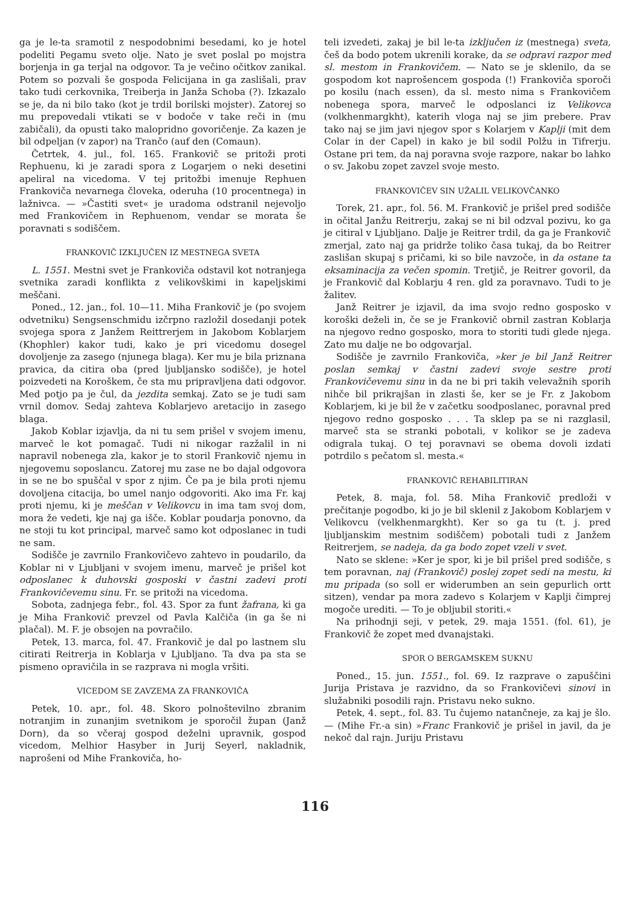ga je le-ta sramotil z nespodobnimi besedami, ko je hotel podeliti Pegamu sveto olje. Nato je svet poslal po mojstra borjenja in ga terjal na odgovor. Ta je večino očitkov zanikal. Potem so pozvali še gospoda Felicijana in ga zaslišali, prav tako tudi cerkovnika, Treiberja in Janža Schoba (?). Izkazalo se je, da ni bilo tako (kot je trdil borilski mojster). Zatorej so mu prepovedali vtikati se v bodoče v take reči in (mu zabičali), da opusti tako malopridno govoričenje. Za kazen je bil odpeljan (v zapor) na Trančo (auf den (Comaun).
Četrtek, 4. jul., fol. 165. Frankovič se pritoži proti Rephuenu, ki je zaradi spora z Logarjem o neki desetini apeliral na vicedoma. V tej pritožbi imenuje Rephuen Frankoviča nevarnega človeka, oderuha (10 procentnega) in lažnivca. — »Častiti svet« je uradoma odstranil nejevoljo med Frankovičem in Rephuenom, vendar se morata še poravnati s sodiščem.
FRANKOVIČ IZKLJUČEN IZ MESTNEGA SVETA
L. 1551. Mestni svet je Frankoviča odstavil kot notranjega svetnika zaradi konflikta z velikovškimi in kapeljskimi meščani.
Poned., 12. jan., fol. 10—11. Miha Frankovič je (po svojem odvetniku) Sengsenschmidu izčrpno razložil dosedanji potek svojega spora z Janžem Reittrerjem in Jakobom Koblarjem (Khophler) kakor tudi, kako je pri vicedomu dosegel dovoljenje za zasego (njunega blaga). Ker mu je bila priznana pravica, da citira oba (pred ljubljansko sodišče), je hotel poizvedeti na Koroškem, če sta mu pripravljena dati odgovor. Med potjo pa je čul, da jezdita semkaj. Zato se je tudi sam vrnil domov. Sedaj zahteva Koblarjevo aretacijo in zasego blaga.
Jakob Koblar izjavlja, da ni tu sem prišel v svojem imenu, marveč le kot pomagač. Tudi ni nikogar razžalil in ni napravil nobenega zla, kakor je to storil Frankovič njemu in njegovemu soposlancu. Zatorej mu zase ne bo dajal odgovora in se ne bo spuščal v spor z njim. Če pa je bila proti njemu dovoljena citacija, bo umel nanjo odgovoriti. Ako ima Fr. kaj proti njemu, ki je meščan v Velikovcu in ima tam svoj dom, mora že vedeti, kje naj ga išče. Koblar poudarja ponovno, da ne stoji tu kot principal, marveč samo kot odposlanec in tudi ne sam.
Sodišče je zavrnilo Frankovičevo zahtevo in poudarilo, da Koblar ni v Ljubljani v svojem imenu, marveč je prišel kot odposlanec k duhovski gosposki v častni zadevi proti Frankovičevemu sinu. Fr. se pritoži na vicedoma.
Sobota, zadnjega febr., fol. 43. Spor za funt žafrana, ki ga je Miha Frankovič prevzel od Pavla Kalčiča (in ga še ni plačal). M. F. je obsojen na povračilo.
Petek, 13. marca, fol. 47. Frankovič je dal po lastnem slu citirati Reitrerja in Koblarja v Ljubljano. Ta dva pa sta se pismeno opravičila in se razprava ni mogla vršiti.
VICEDOM SE ZAVZEMA ZA FRANKOVIČA
Petek, 10. apr., fol. 48. Skoro polnoštevilno zbranim notranjim in zunanjim svetnikom je sporočil župan (Janž Dorn), da so včeraj gospod deželni upravnik, gospod vicedom, Melhior Hasyber in Jurij Seyerl, nakladnik, naprošeni od Mihe Frankoviča, ho-
teli izvedeti, zakaj je bil le-ta izključen iz (mestnega) sveta, češ da bodo potem ukrenili korake, da se odpravi razpor med sl. mestom in Frankovičem. — Nato se je sklenilo, da se gospodom kot naprošencem gospoda (!) Frankoviča sporoči po kosilu (nach essen), da sl. mesto nima s Frankovičem nobenega spora, marveč le odposlanci iz Velikovca (volkhenmargkht), katerih vloga naj se jim prebere. Prav tako naj se jim javi njegov spor s Kolarjem v Kaplji (mit dem Colar in der Capel) in kako je bil sodil Polžu in Tifrerju. Ostane pri tem, da naj poravna svoje razpore, nakar bo lahko o sv. Jakobu zopet zavzel svoje mesto.
FRANKOVIČEV SIN UŽALIL VELIKOVČANKO
Torek, 21. apr., fol. 56. M. Frankovič je prišel pred sodišče in očital Janžu Reitrerju, zakaj se ni bil odzval pozivu, ko ga je citiral v Ljubljano. Dalje je Reitrer trdil, da ga je Frankovič zmerjal, zato naj ga pridrže toliko časa tukaj, da bo Reitrer zaslišan skupaj s pričami, ki so bile navzoče, in da ostane ta eksaminacija za večen spomin. Tretjič, je Reitrer govoril, da je Frankovič dal Koblarju 4 ren. gld za poravnavo. Tudi to je žalitev.
Janž Reitrer je izjavil, da ima svojo redno gosposko v koroški deželi in, če se je Frankovič obrnil zastran Koblarja na njegovo redno gosposko, mora to storiti tudi glede njega. Zato mu dalje ne bo odgovarjal.
Sodišče je zavrnilo Frankoviča, »ker je bil Janž Reitrer poslan semkaj v častni zadevi svoje sestre proti Frankovičevemu sinu in da ne bi pri takih velevažnih sporih nihče bil prikrajšan in zlasti še, ker se je Fr. z Jakobom Koblarjem, ki je bil že v začetku soodposlanec, poravnal pred njegovo redno gosposko . . . Ta sklep pa se ni razglasil, marveč sta se stranki pobotali, v kolikor se je zadeva odigrala tukaj. O tej poravnavi se obema dovoli izdati potrdilo s pečatom sl. mesta.«
FRANKOVIČ REHABILITIRAN
Petek, 8. maja, fol. 58. Miha Frankovič predloži v prečitanje pogodbo, ki jo je bil sklenil z Jakobom Koblarjem v Velikovcu (velkhenmargkht). Ker so ga tu (t. j. pred ljubljanskim mestnim sodiščem) pobotali tudi z Janžem Reitrerjem, se nadeja, da ga bodo zopet vzeli v svet.
Nato se sklene: »Ker je spor, ki je bil prišel pred sodišče, s tem poravnan, naj (Frankovič) poslej zopet sedi na mestu, ki mu pripada (so soll er widerumben an sein gepurlich ortt sitzen), vendar pa mora zadevo s Kolarjem v Kaplji čimprej mogoče urediti. — To je obljubil storiti.«
Na prihodnji seji, v petek, 29. maja 1551. (fol. 61), je Frankovič že zopet med dvanajstaki.
SPOR O BERGAMSKEM SUKNU
Poned., 15. jun. 1551., fol. 69. Iz razprave o zapuščini Jurija Pristava je razvidno, da so Frankovičevi sinovi in služabniki posodili rajn. Pristavu neko sukno.
Petek, 4. sept., fol. 83. Tu čujemo natančneje, za kaj je šlo. — (Mihe Fr.-a sin) »Franc Frankovič je prišel in javil, da je nekoč dal rajn. Juriju Pristavu
116